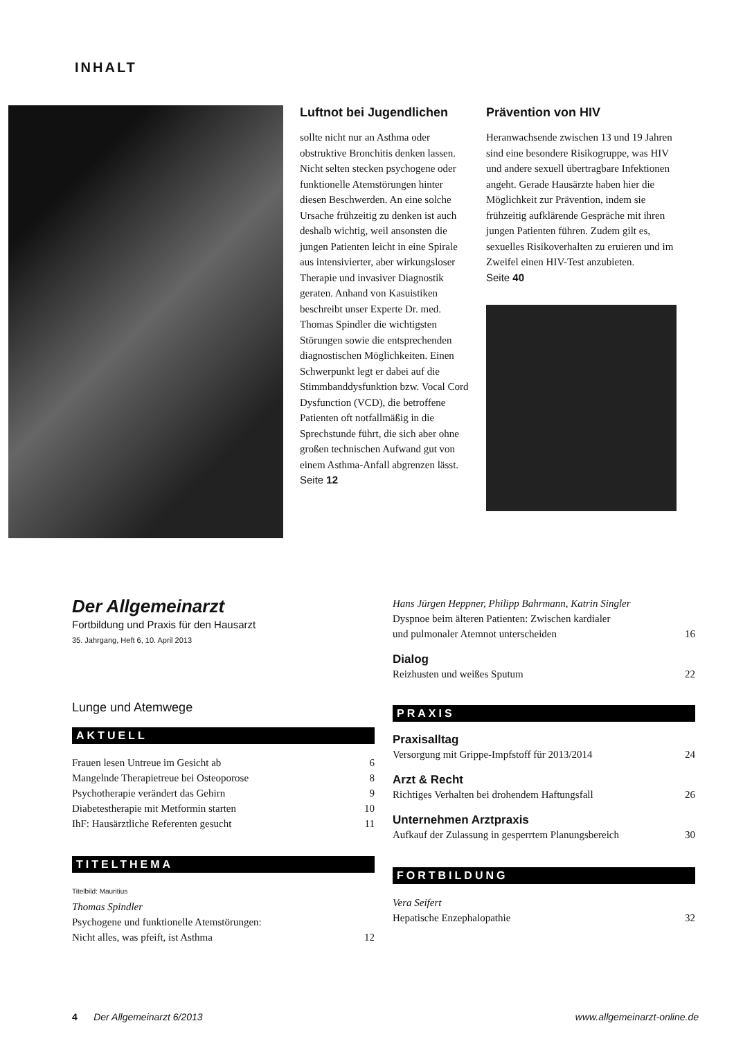INHALT
Luftnot bei Jugendlichen
sollte nicht nur an Asthma oder obstruktive Bronchitis denken lassen. Nicht selten stecken psychogene oder funktionelle Atemstörungen hinter diesen Beschwerden. An eine solche Ursache frühzeitig zu denken ist auch deshalb wichtig, weil ansonsten die jungen Patienten leicht in eine Spirale aus intensivierter, aber wirkungsloser Therapie und invasiver Diagnostik geraten. Anhand von Kasuistiken beschreibt unser Experte Dr. med. Thomas Spindler die wichtigsten Störungen sowie die entsprechenden diagnostischen Möglichkeiten. Einen Schwerpunkt legt er dabei auf die Stimmbanddysfunktion bzw. Vocal Cord Dysfunction (VCD), die betroffene Patienten oft notfallmäßig in die Sprechstunde führt, die sich aber ohne großen technischen Aufwand gut von einem Asthma-Anfall abgrenzen lässt.
Seite 12
Prävention von HIV
Heranwachsende zwischen 13 und 19 Jahren sind eine besondere Risikogruppe, was HIV und andere sexuell übertragbare Infektionen angeht. Gerade Hausärzte haben hier die Möglichkeit zur Prävention, indem sie frühzeitig aufklärende Gespräche mit ihren jungen Patienten führen. Zudem gilt es, sexuelles Risikoverhalten zu eruieren und im Zweifel einen HIV-Test anzubieten.
Seite 40
Der Allgemeinarzt
Fortbildung und Praxis für den Hausarzt
35. Jahrgang, Heft 6, 10. April 2013
Lunge und Atemwege
AKTUELL
Frauen lesen Untreue im Gesicht ab 6
Mangelnde Therapietreue bei Osteoporose 8
Psychotherapie verändert das Gehirn 9
Diabetestherapie mit Metformin starten 10
IhF: Hausärztliche Referenten gesucht 11
TITELTHEMA
Titelbild: Mauritius
Thomas Spindler
Psychogene und funktionelle Atemstörungen:
Nicht alles, was pfeift, ist Asthma 12
Hans Jürgen Heppner, Philipp Bahrmann, Katrin Singler
Dyspnoe beim älteren Patienten: Zwischen kardialer
und pulmonaler Atemnot unterscheiden 16
Dialog
Reizhusten und weißes Sputum 22
PRAXIS
Praxisalltag
Versorgung mit Grippe-Impfstoff für 2013/2014 24
Arzt & Recht
Richtiges Verhalten bei drohendem Haftungsfall 26
Unternehmen Arztpraxis
Aufkauf der Zulassung in gesperrtem Planungsbereich 30
FORTBILDUNG
Vera Seifert
Hepatische Enzephalopathie 32
4 Der Allgemeinarzt 6/2013 www.allgemeinarzt-online.de